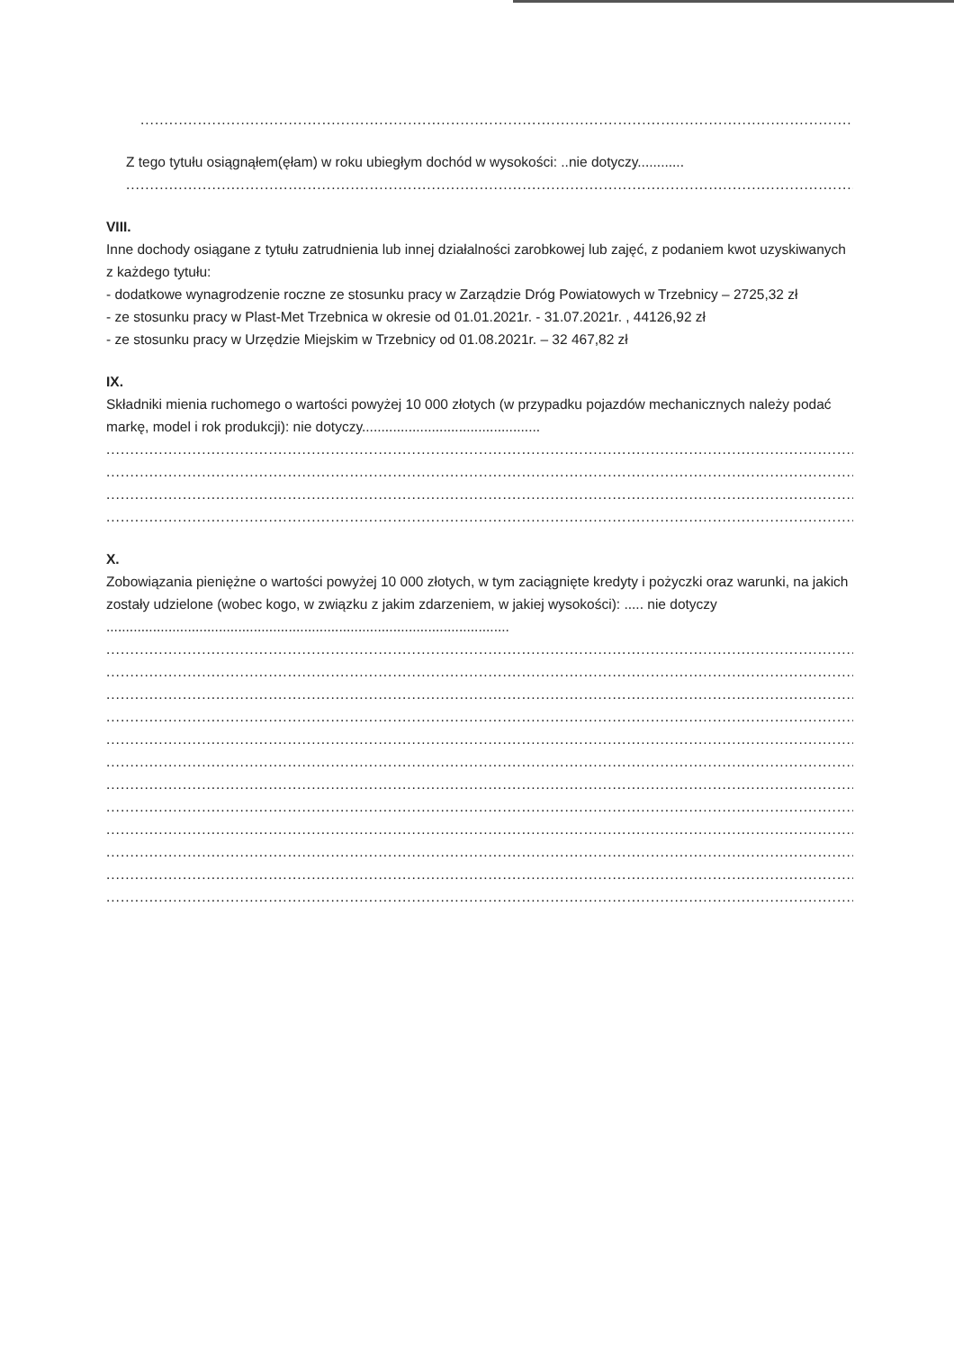..................................................................................................................................................................................................................
Z tego tytułu osiągnąłem(ęłam) w roku ubiegłym dochód w wysokości: ..nie dotyczy............
..................................................................................................................................................................................................................
VIII.
Inne dochody osiągane z tytułu zatrudnienia lub innej działalności zarobkowej lub zajęć, z podaniem kwot uzyskiwanych z każdego tytułu:
- dodatkowe wynagrodzenie roczne ze stosunku pracy w Zarządzie Dróg Powiatowych w Trzebnicy – 2725,32 zł
- ze stosunku pracy w Plast-Met Trzebnica w okresie od 01.01.2021r. - 31.07.2021r. , 44126,92 zł
- ze stosunku pracy w Urzędzie Miejskim w Trzebnicy od 01.08.2021r. – 32 467,82 zł
IX.
Składniki mienia ruchomego o wartości powyżej 10 000 złotych (w przypadku pojazdów mechanicznych należy podać markę, model i rok produkcji): nie dotyczy..............................................
..........................................................................................................................................................................................................................
..........................................................................................................................................................................................................................
..........................................................................................................................................................................................................................
..........................................................................................................................................................................................................................
X.
Zobowiązania pieniężne o wartości powyżej 10 000 złotych, w tym zaciągnięte kredyty i pożyczki oraz warunki, na jakich zostały udzielone (wobec kogo, w związku z jakim zdarzeniem, w jakiej wysokości): ..... nie dotyczy ........................................................................................................
..........................................................................................................................................................................................................................
..........................................................................................................................................................................................................................
..........................................................................................................................................................................................................................
..........................................................................................................................................................................................................................
..........................................................................................................................................................................................................................
..........................................................................................................................................................................................................................
..........................................................................................................................................................................................................................
..........................................................................................................................................................................................................................
..........................................................................................................................................................................................................................
..........................................................................................................................................................................................................................
..........................................................................................................................................................................................................................
..........................................................................................................................................................................................................................